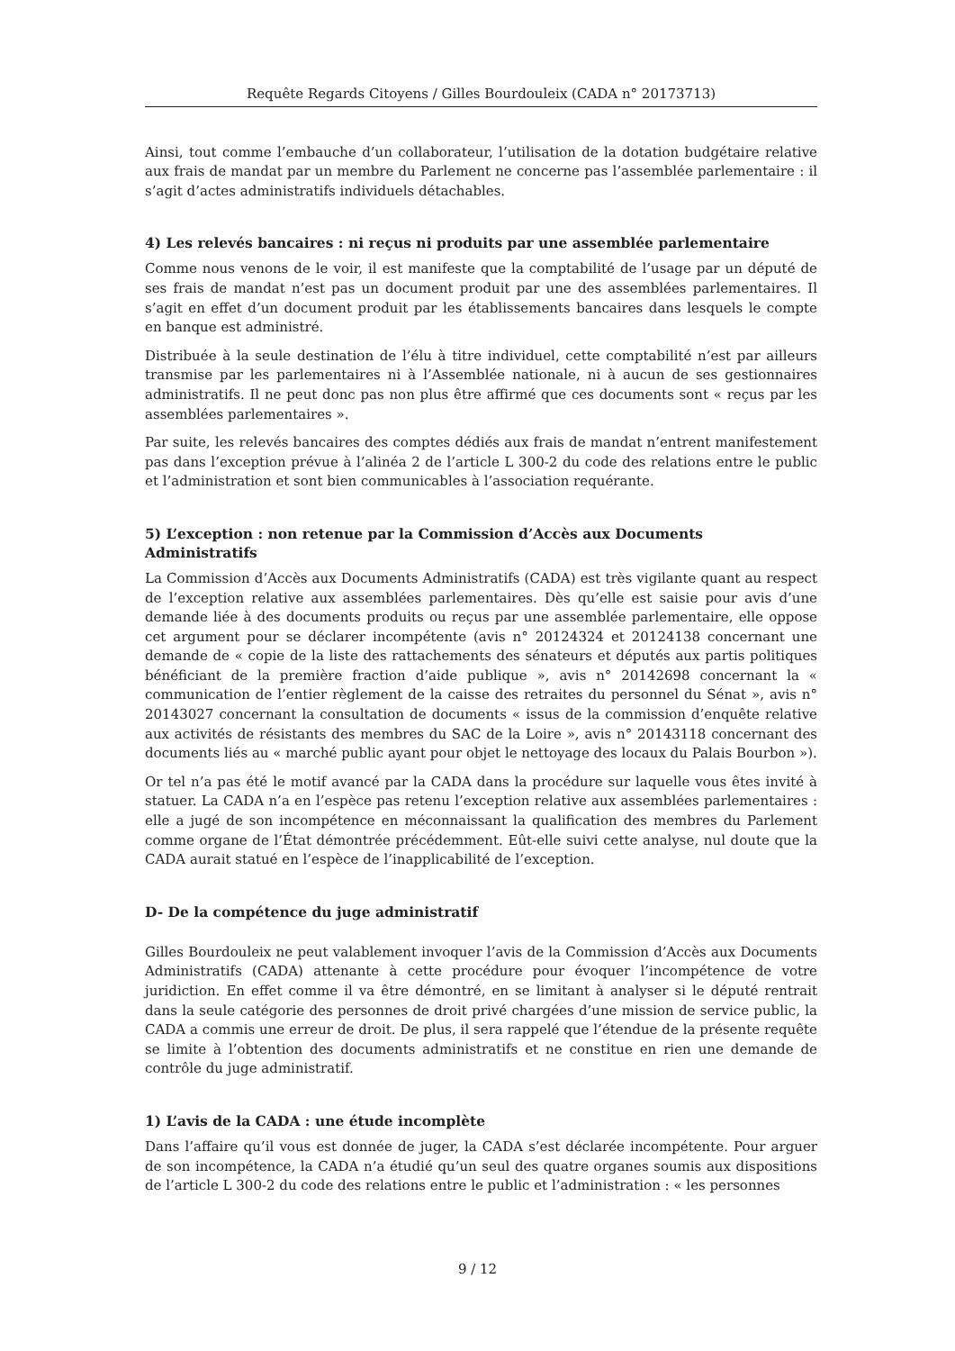Requête Regards Citoyens / Gilles Bourdouleix (CADA n° 20173713)
Ainsi, tout comme l’embauche d’un collaborateur, l’utilisation de la dotation budgétaire relative aux frais de mandat par un membre du Parlement ne concerne pas l’assemblée parlementaire : il s’agit d’actes administratifs individuels détachables.
4) Les relevés bancaires : ni reçus ni produits par une assemblée parlementaire
Comme nous venons de le voir, il est manifeste que la comptabilité de l’usage par un député de ses frais de mandat n’est pas un document produit par une des assemblées parlementaires. Il s’agit en effet d’un document produit par les établissements bancaires dans lesquels le compte en banque est administré.
Distribuée à la seule destination de l’élu à titre individuel, cette comptabilité n’est par ailleurs transmise par les parlementaires ni à l’Assemblée nationale, ni à aucun de ses gestionnaires administratifs. Il ne peut donc pas non plus être affirmé que ces documents sont « reçus par les assemblées parlementaires ».
Par suite, les relevés bancaires des comptes dédiés aux frais de mandat n’entrent manifestement pas dans l’exception prévue à l’alinéa 2 de l’article L 300-2 du code des relations entre le public et l’administration et sont bien communicables à l’association requérante.
5) L’exception : non retenue par la Commission d’Accès aux Documents Administratifs
La Commission d’Accès aux Documents Administratifs (CADA) est très vigilante quant au respect de l’exception relative aux assemblées parlementaires. Dès qu’elle est saisie pour avis d’une demande liée à des documents produits ou reçus par une assemblée parlementaire, elle oppose cet argument pour se déclarer incompétente (avis n° 20124324 et 20124138 concernant une demande de « copie de la liste des rattachements des sénateurs et députés aux partis politiques bénéficiant de la première fraction d’aide publique », avis n° 20142698 concernant la « communication de l’entier règlement de la caisse des retraites du personnel du Sénat », avis n° 20143027 concernant la consultation de documents « issus de la commission d’enquête relative aux activités de résistants des membres du SAC de la Loire », avis n° 20143118 concernant des documents liés au « marché public ayant pour objet le nettoyage des locaux du Palais Bourbon »).
Or tel n’a pas été le motif avancé par la CADA dans la procédure sur laquelle vous êtes invité à statuer. La CADA n’a en l’espèce pas retenu l’exception relative aux assemblées parlementaires : elle a jugé de son incompétence en méconnaissant la qualification des membres du Parlement comme organe de l’État démontrée précédemment. Eût-elle suivi cette analyse, nul doute que la CADA aurait statué en l’espèce de l’inapplicabilité de l’exception.
D- De la compétence du juge administratif
Gilles Bourdouleix ne peut valablement invoquer l’avis de la Commission d’Accès aux Documents Administratifs (CADA) attenante à cette procédure pour évoquer l’incompétence de votre juridiction. En effet comme il va être démontré, en se limitant à analyser si le député rentrait dans la seule catégorie des personnes de droit privé chargées d’une mission de service public, la CADA a commis une erreur de droit. De plus, il sera rappelé que l’étendue de la présente requête se limite à l’obtention des documents administratifs et ne constitue en rien une demande de contrôle du juge administratif.
1) L’avis de la CADA : une étude incomplète
Dans l’affaire qu’il vous est donnée de juger, la CADA s’est déclarée incompétente. Pour arguer de son incompétence, la CADA n’a étudié qu’un seul des quatre organes soumis aux dispositions de l’article L 300-2 du code des relations entre le public et l’administration : « les personnes
9 / 12